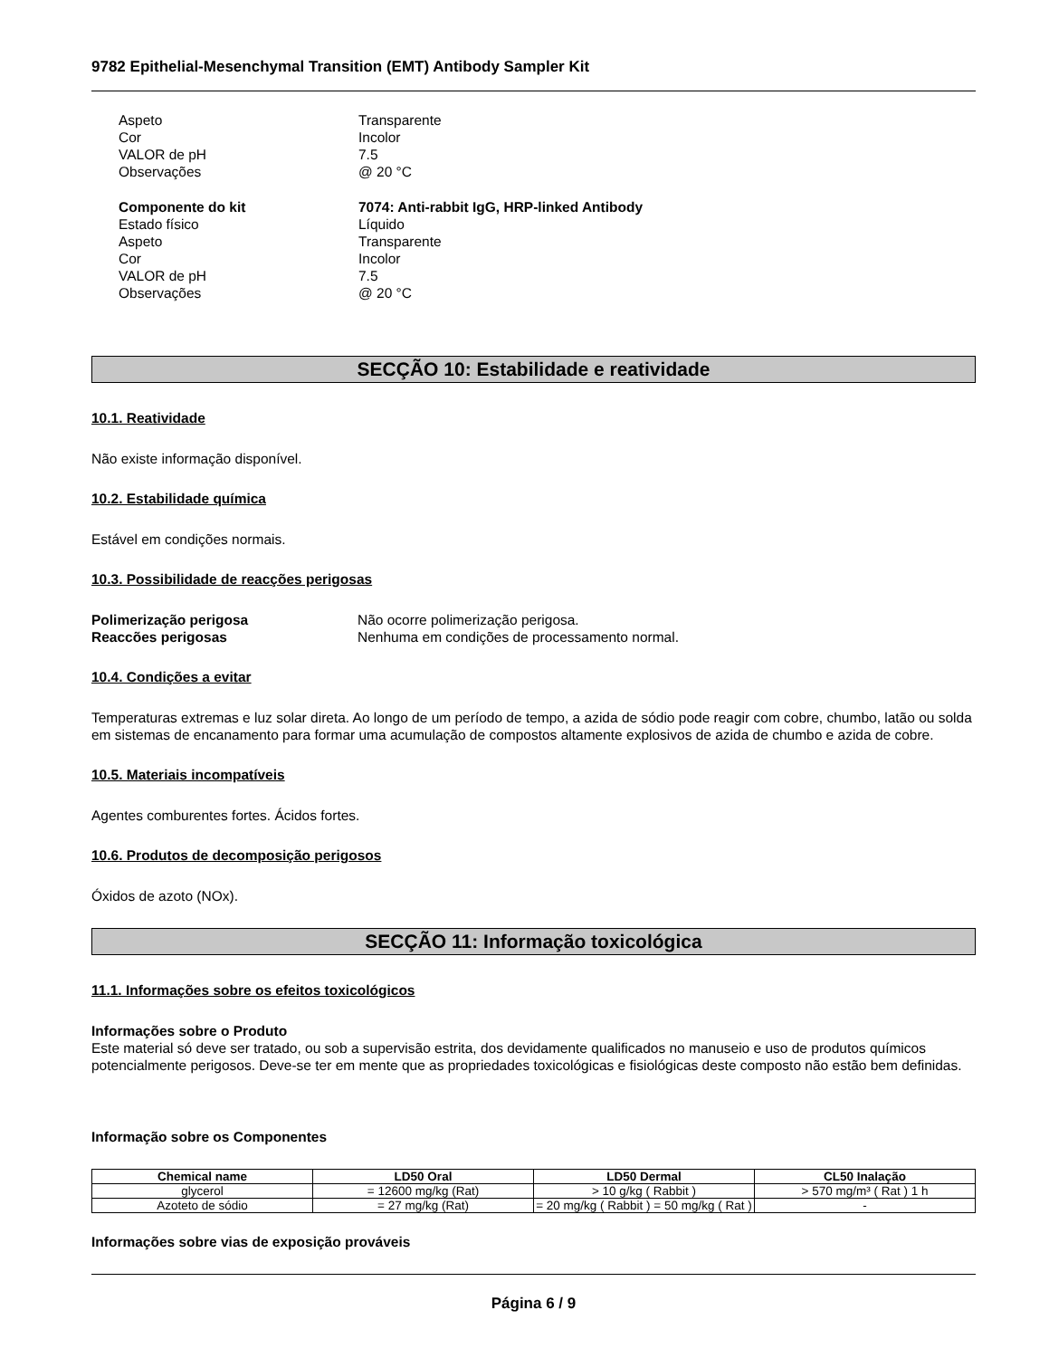9782 Epithelial-Mesenchymal Transition (EMT) Antibody Sampler Kit
Aspeto
Transparente
Cor
Incolor
VALOR de pH
7.5
Observações
@ 20 °C
Componente do kit
7074: Anti-rabbit IgG, HRP-linked Antibody
Estado físico
Líquido
Aspeto
Transparente
Cor
Incolor
VALOR de pH
7.5
Observações
@ 20 °C
SECÇÃO 10: Estabilidade e reatividade
10.1. Reatividade
Não existe informação disponível.
10.2. Estabilidade química
Estável em condições normais.
10.3. Possibilidade de reacções perigosas
Polimerização perigosa
Não ocorre polimerização perigosa.
Reaccões perigosas
Nenhuma em condições de processamento normal.
10.4. Condições a evitar
Temperaturas extremas e luz solar direta. Ao longo de um período de tempo, a azida de sódio pode reagir com cobre, chumbo, latão ou solda em sistemas de encanamento para formar uma acumulação de compostos altamente explosivos de azida de chumbo e azida de cobre.
10.5. Materiais incompatíveis
Agentes comburentes fortes. Ácidos fortes.
10.6. Produtos de decomposição perigosos
Óxidos de azoto (NOx).
SECÇÃO 11: Informação toxicológica
11.1. Informações sobre os efeitos toxicológicos
Informações sobre o Produto
Este material só deve ser tratado, ou sob a supervisão estrita, dos devidamente qualificados no manuseio e uso de produtos químicos potencialmente perigosos. Deve-se ter em mente que as propriedades toxicológicas e fisiológicas deste composto não estão bem definidas.
Informação sobre os Componentes
| Chemical name | LD50 Oral | LD50 Dermal | CL50 Inalação |
| --- | --- | --- | --- |
| glycerol | = 12600 mg/kg (Rat) | > 10 g/kg ( Rabbit ) | > 570 mg/m³ ( Rat ) 1 h |
| Azoteto de sódio | = 27 mg/kg (Rat) | = 20 mg/kg ( Rabbit ) = 50 mg/kg ( Rat ) | - |
Informações sobre vias de exposição prováveis
Página 6 / 9